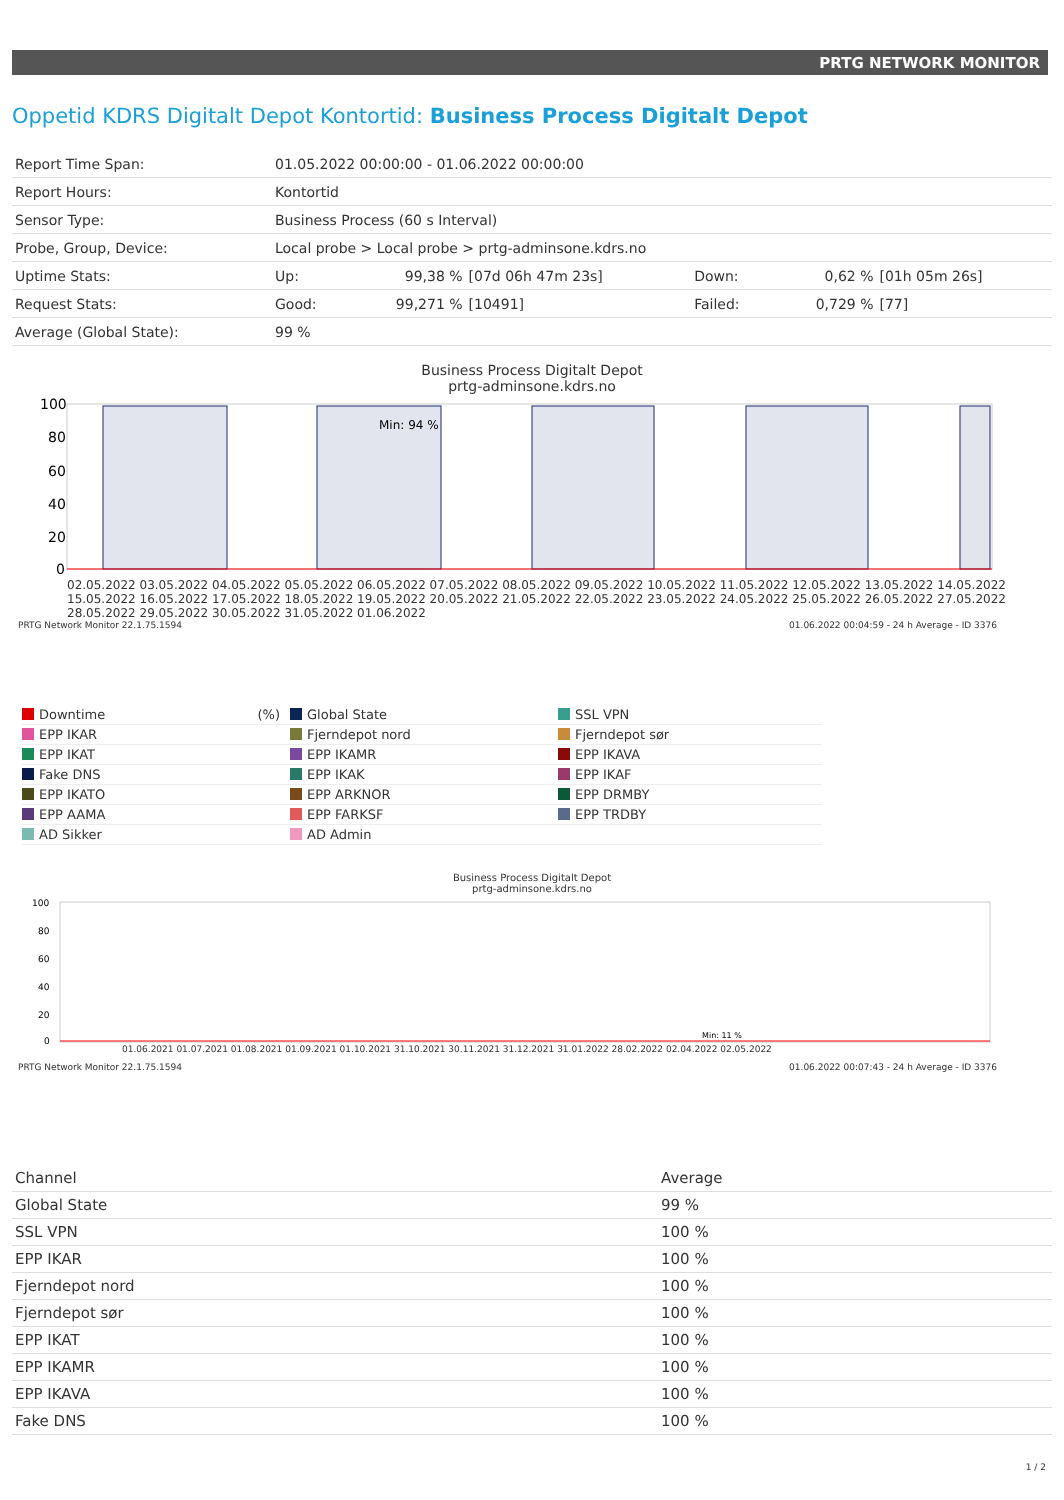PRTG NETWORK MONITOR
Oppetid KDRS Digitalt Depot Kontortid: Business Process Digitalt Depot
| Report Time Span: | 01.05.2022 00:00:00 - 01.06.2022 00:00:00 | | | | | |
| Report Hours: | Kontortid | | | | | |
| Sensor Type: | Business Process (60 s Interval) | | | | | |
| Probe, Group, Device: | Local probe > Local probe > prtg-adminsone.kdrs.no | | | | | |
| Uptime Stats: | Up: | 99,38 % | [07d 06h 47m 23s] | Down: | 0,62 % | [01h 05m 26s] |
| Request Stats: | Good: | 99,271 % | [10491] | Failed: | 0,729 % | [77] |
| Average (Global State): | 99 % | | | | | |
Business Process Digitalt Depot
prtg-adminsone.kdrs.no
Min: 94 %
100
80
60
40
20
0
02.05.2022 03.05.2022 04.05.2022 05.05.2022 06.05.2022 07.05.2022 08.05.2022 09.05.2022 10.05.2022 11.05.2022 12.05.2022 13.05.2022 14.05.2022 15.05.2022 16.05.2022 17.05.2022 18.05.2022 19.05.2022 20.05.2022 21.05.2022 22.05.2022 23.05.2022 24.05.2022 25.05.2022 26.05.2022 27.05.2022 28.05.2022 29.05.2022 30.05.2022 31.05.2022 01.06.2022
PRTG Network Monitor 22.1.75.1594 01.06.2022 00:04:59 - 24 h Average - ID 3376
Downtime (%)
Global State
SSL VPN
EPP IKAR
Fjerndepot nord
Fjerndepot sør
EPP IKAT
EPP IKAMR
EPP IKAVA
Fake DNS
EPP IKAK
EPP IKAF
EPP IKATO
EPP ARKNOR
EPP DRMBY
EPP AAMA
EPP FARKSF
EPP TRDBY
AD Sikker
AD Admin
Business Process Digitalt Depot
prtg-adminsone.kdrs.no
Min: 11 %
100
80
60
40
20
0
01.06.2021 01.07.2021 01.08.2021 01.09.2021 01.10.2021 31.10.2021 30.11.2021 31.12.2021 31.01.2022 28.02.2022 02.04.2022 02.05.2022
PRTG Network Monitor 22.1.75.1594 01.06.2022 00:07:43 - 24 h Average - ID 3376
| Channel | Average |
| --- | --- |
| Global State | 99 % |
| SSL VPN | 100 % |
| EPP IKAR | 100 % |
| Fjerndepot nord | 100 % |
| Fjerndepot sør | 100 % |
| EPP IKAT | 100 % |
| EPP IKAMR | 100 % |
| EPP IKAVA | 100 % |
| Fake DNS | 100 % |
1 / 2